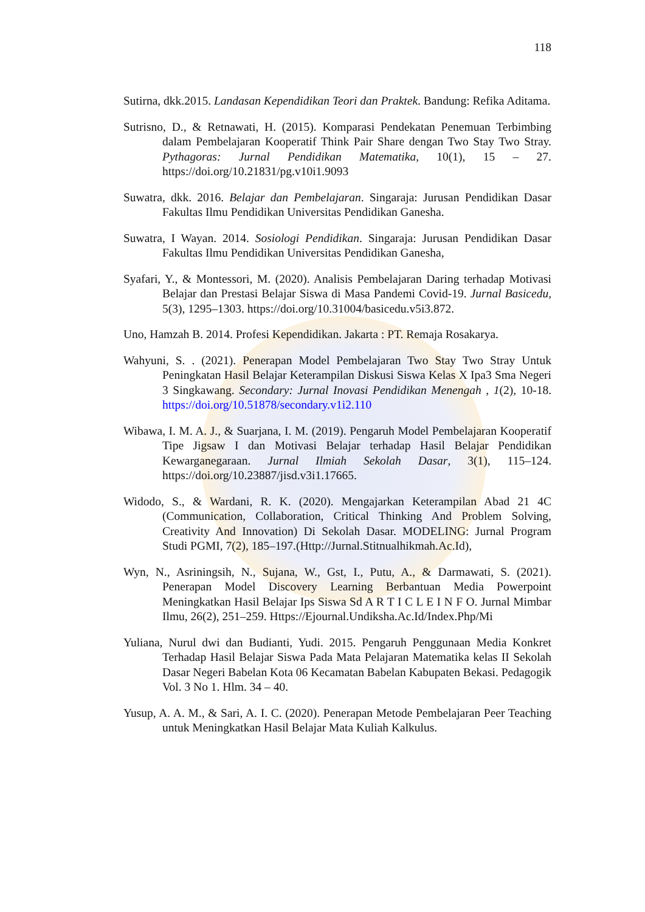118
Sutirna, dkk.2015. Landasan Kependidikan Teori dan Praktek. Bandung: Refika Aditama.
Sutrisno, D., & Retnawati, H. (2015). Komparasi Pendekatan Penemuan Terbimbing dalam Pembelajaran Kooperatif Think Pair Share dengan Two Stay Two Stray. Pythagoras: Jurnal Pendidikan Matematika, 10(1), 15 – 27. https://doi.org/10.21831/pg.v10i1.9093
Suwatra, dkk. 2016. Belajar dan Pembelajaran. Singaraja: Jurusan Pendidikan Dasar Fakultas Ilmu Pendidikan Universitas Pendidikan Ganesha.
Suwatra, I Wayan. 2014. Sosiologi Pendidikan. Singaraja: Jurusan Pendidikan Dasar Fakultas Ilmu Pendidikan Universitas Pendidikan Ganesha,
Syafari, Y., & Montessori, M. (2020). Analisis Pembelajaran Daring terhadap Motivasi Belajar dan Prestasi Belajar Siswa di Masa Pandemi Covid-19. Jurnal Basicedu, 5(3), 1295–1303. https://doi.org/10.31004/basicedu.v5i3.872.
Uno, Hamzah B. 2014. Profesi Kependidikan. Jakarta : PT. Remaja Rosakarya.
Wahyuni, S. . (2021). Penerapan Model Pembelajaran Two Stay Two Stray Untuk Peningkatan Hasil Belajar Keterampilan Diskusi Siswa Kelas X Ipa3 Sma Negeri 3 Singkawang. Secondary: Jurnal Inovasi Pendidikan Menengah , 1(2), 10-18. https://doi.org/10.51878/secondary.v1i2.110
Wibawa, I. M. A. J., & Suarjana, I. M. (2019). Pengaruh Model Pembelajaran Kooperatif Tipe Jigsaw I dan Motivasi Belajar terhadap Hasil Belajar Pendidikan Kewarganegaraan. Jurnal Ilmiah Sekolah Dasar, 3(1), 115–124. https://doi.org/10.23887/jisd.v3i1.17665.
Widodo, S., & Wardani, R. K. (2020). Mengajarkan Keterampilan Abad 21 4C (Communication, Collaboration, Critical Thinking And Problem Solving, Creativity And Innovation) Di Sekolah Dasar. MODELING: Jurnal Program Studi PGMI, 7(2), 185–197.(Http://Jurnal.Stitnualhikmah.Ac.Id),
Wyn, N., Asriningsih, N., Sujana, W., Gst, I., Putu, A., & Darmawati, S. (2021). Penerapan Model Discovery Learning Berbantuan Media Powerpoint Meningkatkan Hasil Belajar Ips Siswa Sd A R T I C L E I N F O. Jurnal Mimbar Ilmu, 26(2), 251–259. Https://Ejournal.Undiksha.Ac.Id/Index.Php/Mi
Yuliana, Nurul dwi dan Budianti, Yudi. 2015. Pengaruh Penggunaan Media Konkret Terhadap Hasil Belajar Siswa Pada Mata Pelajaran Matematika kelas II Sekolah Dasar Negeri Babelan Kota 06 Kecamatan Babelan Kabupaten Bekasi. Pedagogik Vol. 3 No 1. Hlm. 34 – 40.
Yusup, A. A. M., & Sari, A. I. C. (2020). Penerapan Metode Pembelajaran Peer Teaching untuk Meningkatkan Hasil Belajar Mata Kuliah Kalkulus.